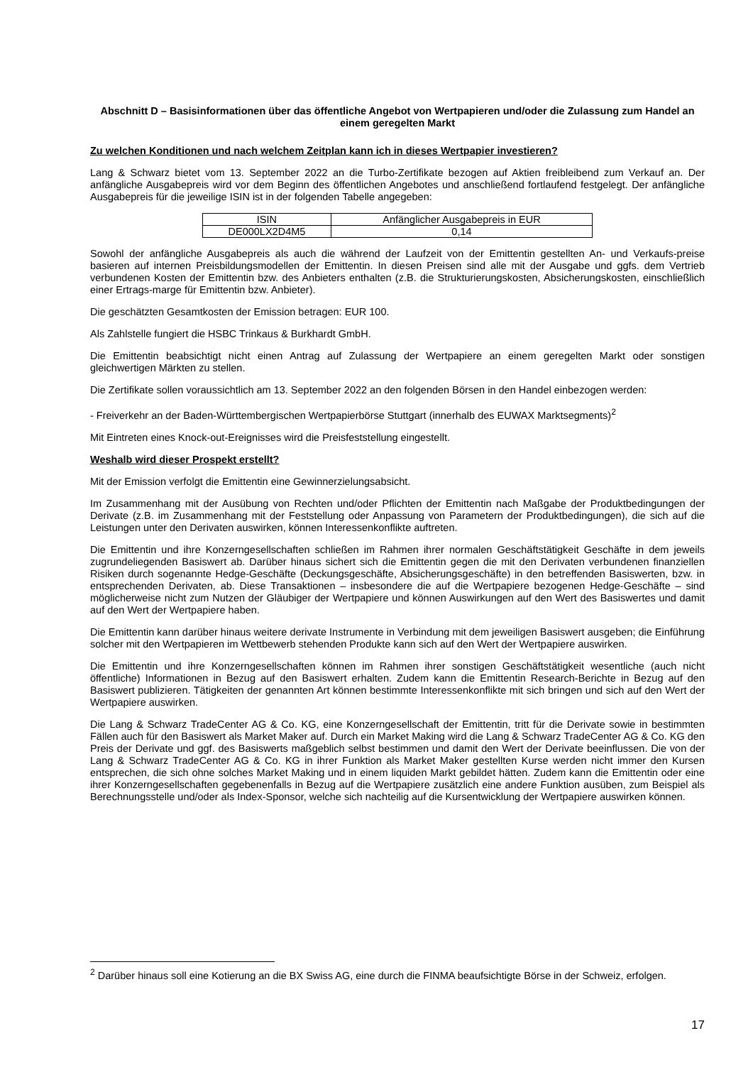Abschnitt D – Basisinformationen über das öffentliche Angebot von Wertpapieren und/oder die Zulassung zum Handel an einem geregelten Markt
Zu welchen Konditionen und nach welchem Zeitplan kann ich in dieses Wertpapier investieren?
Lang & Schwarz bietet vom 13. September 2022 an die Turbo-Zertifikate bezogen auf Aktien freibleibend zum Verkauf an. Der anfängliche Ausgabepreis wird vor dem Beginn des öffentlichen Angebotes und anschließend fortlaufend festgelegt. Der anfängliche Ausgabepreis für die jeweilige ISIN ist in der folgenden Tabelle angegeben:
| ISIN | Anfänglicher Ausgabepreis in EUR |
| --- | --- |
| DE000LX2D4M5 | 0,14 |
Sowohl der anfängliche Ausgabepreis als auch die während der Laufzeit von der Emittentin gestellten An- und Verkaufs-preise basieren auf internen Preisbildungsmodellen der Emittentin. In diesen Preisen sind alle mit der Ausgabe und ggfs. dem Vertrieb verbundenen Kosten der Emittentin bzw. des Anbieters enthalten (z.B. die Strukturierungskosten, Absicherungskosten, einschließlich einer Ertrags-marge für Emittentin bzw. Anbieter).
Die geschätzten Gesamtkosten der Emission betragen: EUR 100.
Als Zahlstelle fungiert die HSBC Trinkaus & Burkhardt GmbH.
Die Emittentin beabsichtigt nicht einen Antrag auf Zulassung der Wertpapiere an einem geregelten Markt oder sonstigen gleichwertigen Märkten zu stellen.
Die Zertifikate sollen voraussichtlich am 13. September 2022 an den folgenden Börsen in den Handel einbezogen werden:
- Freiverkehr an der Baden-Württembergischen Wertpapierbörse Stuttgart (innerhalb des EUWAX Marktsegments)<sup>2</sup>
Mit Eintreten eines Knock-out-Ereignisses wird die Preisfeststellung eingestellt.
Weshalb wird dieser Prospekt erstellt?
Mit der Emission verfolgt die Emittentin eine Gewinnerzielungsabsicht.
Im Zusammenhang mit der Ausübung von Rechten und/oder Pflichten der Emittentin nach Maßgabe der Produktbedingungen der Derivate (z.B. im Zusammenhang mit der Feststellung oder Anpassung von Parametern der Produktbedingungen), die sich auf die Leistungen unter den Derivaten auswirken, können Interessenkonflikte auftreten.
Die Emittentin und ihre Konzerngesellschaften schließen im Rahmen ihrer normalen Geschäftstätigkeit Geschäfte in dem jeweils zugrundeliegenden Basiswert ab. Darüber hinaus sichert sich die Emittentin gegen die mit den Derivaten verbundenen finanziellen Risiken durch sogenannte Hedge-Geschäfte (Deckungsgeschäfte, Absicherungsgeschäfte) in den betreffenden Basiswerten, bzw. in entsprechenden Derivaten, ab. Diese Transaktionen – insbesondere die auf die Wertpapiere bezogenen Hedge-Geschäfte – sind möglicherweise nicht zum Nutzen der Gläubiger der Wertpapiere und können Auswirkungen auf den Wert des Basiswertes und damit auf den Wert der Wertpapiere haben.
Die Emittentin kann darüber hinaus weitere derivate Instrumente in Verbindung mit dem jeweiligen Basiswert ausgeben; die Einführung solcher mit den Wertpapieren im Wettbewerb stehenden Produkte kann sich auf den Wert der Wertpapiere auswirken.
Die Emittentin und ihre Konzerngesellschaften können im Rahmen ihrer sonstigen Geschäftstätigkeit wesentliche (auch nicht öffentliche) Informationen in Bezug auf den Basiswert erhalten. Zudem kann die Emittentin Research-Berichte in Bezug auf den Basiswert publizieren. Tätigkeiten der genannten Art können bestimmte Interessenkonflikte mit sich bringen und sich auf den Wert der Wertpapiere auswirken.
Die Lang & Schwarz TradeCenter AG & Co. KG, eine Konzerngesellschaft der Emittentin, tritt für die Derivate sowie in bestimmten Fällen auch für den Basiswert als Market Maker auf. Durch ein Market Making wird die Lang & Schwarz TradeCenter AG & Co. KG den Preis der Derivate und ggf. des Basiswerts maßgeblich selbst bestimmen und damit den Wert der Derivate beeinflussen. Die von der Lang & Schwarz TradeCenter AG & Co. KG in ihrer Funktion als Market Maker gestellten Kurse werden nicht immer den Kursen entsprechen, die sich ohne solches Market Making und in einem liquiden Markt gebildet hätten. Zudem kann die Emittentin oder eine ihrer Konzerngesellschaften gegebenenfalls in Bezug auf die Wertpapiere zusätzlich eine andere Funktion ausüben, zum Beispiel als Berechnungsstelle und/oder als Index-Sponsor, welche sich nachteilig auf die Kursentwicklung der Wertpapiere auswirken können.
<sup>2</sup> Darüber hinaus soll eine Kotierung an die BX Swiss AG, eine durch die FINMA beaufsichtigte Börse in der Schweiz, erfolgen.
17